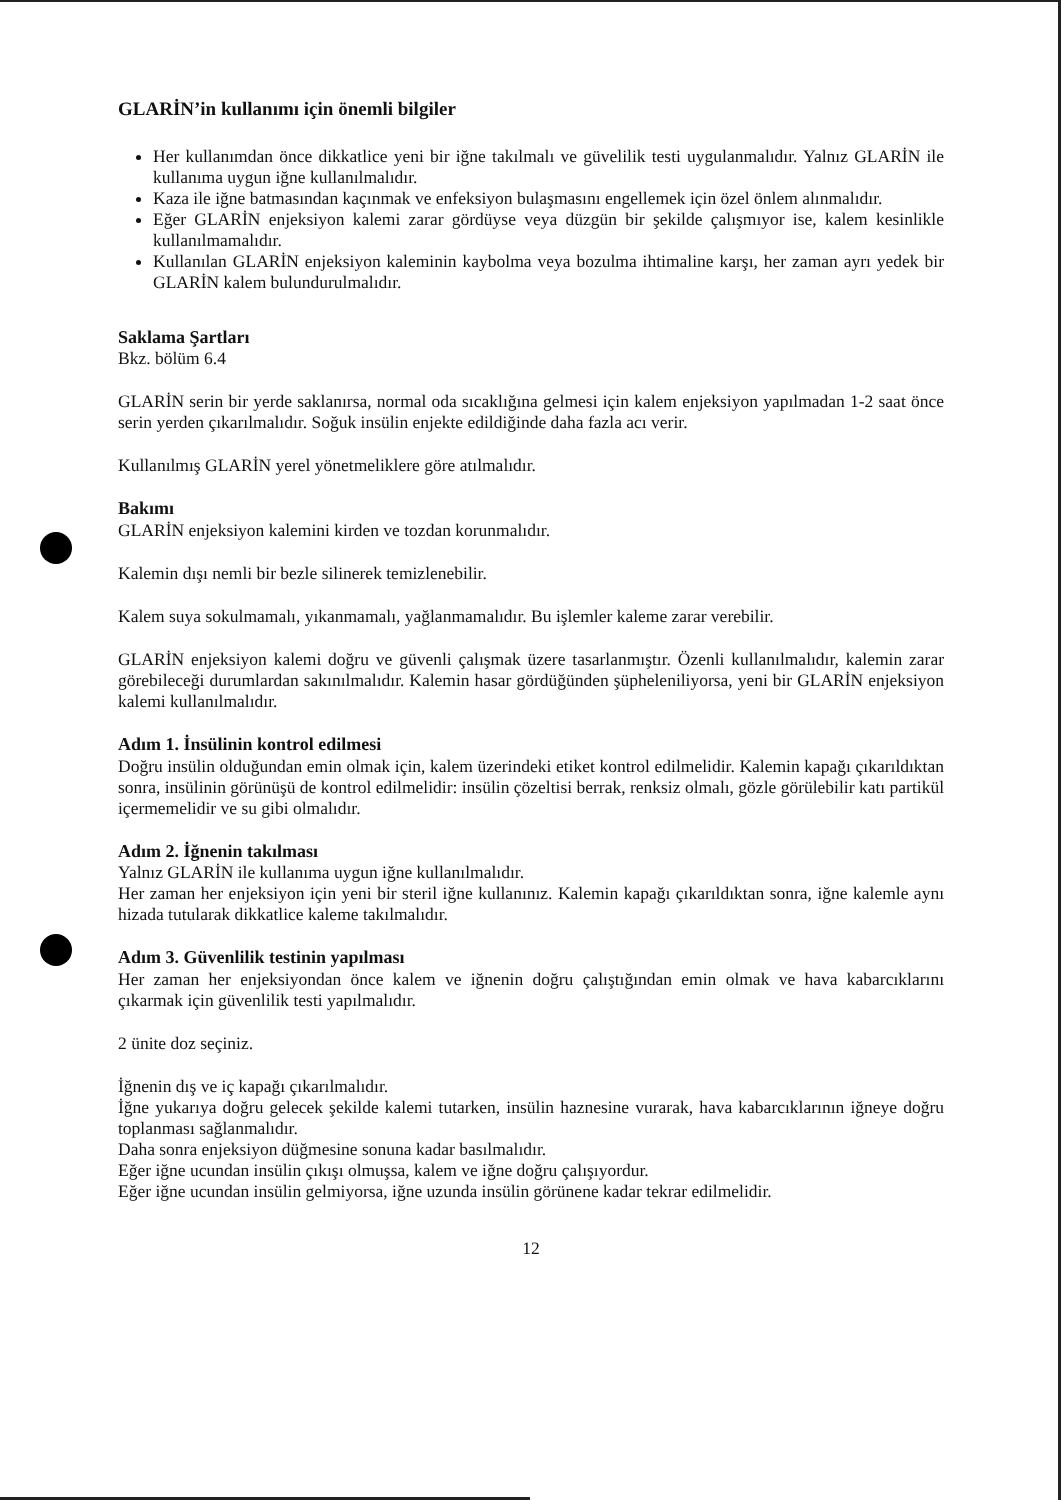GLARİN’in kullanımı için önemli bilgiler
Her kullanımdan önce dikkatlice yeni bir iğne takılmalı ve güvelilik testi uygulanmalıdır. Yalnız GLARİN ile kullanıma uygun iğne kullanılmalıdır.
Kaza ile iğne batmasından kaçınmak ve enfeksiyon bulaşmasını engellemek için özel önlem alınmalıdır.
Eğer GLARİN enjeksiyon kalemi zarar gördüyse veya düzgün bir şekilde çalışmıyor ise, kalem kesinlikle kullanılmamalıdır.
Kullanılan GLARİN enjeksiyon kaleminin kaybolma veya bozulma ihtimaline karşı, her zaman ayrı yedek bir GLARİN kalem bulundurulmalıdır.
Saklama Şartları
Bkz. bölüm 6.4
GLARİN serin bir yerde saklanırsa, normal oda sıcaklığına gelmesi için kalem enjeksiyon yapılmadan 1-2 saat önce serin yerden çıkarılmalıdır. Soğuk insülin enjekte edildiğinde daha fazla acı verir.
Kullanılmış GLARİN yerel yönetmeliklere göre atılmalıdır.
Bakımı
GLARİN enjeksiyon kalemini kirden ve tozdan korunmalıdır.
Kalemin dışı nemli bir bezle silinerek temizlenebilir.
Kalem suya sokulmamalı, yıkanmamalı, yağlanmamalıdır. Bu işlemler kaleme zarar verebilir.
GLARİN enjeksiyon kalemi doğru ve güvenli çalışmak üzere tasarlanmıştır. Özenli kullanılmalıdır, kalemin zarar görebileceği durumlardan sakınılmalıdır. Kalemin hasar gördüğünden şüpheleniliyorsa, yeni bir GLARİN enjeksiyon kalemi kullanılmalıdır.
Adım 1. İnsülinin kontrol edilmesi
Doğru insülin olduğundan emin olmak için, kalem üzerindeki etiket kontrol edilmelidir. Kalemin kapağı çıkarıldıktan sonra, insülinin görünüşü de kontrol edilmelidir: insülin çözeltisi berrak, renksiz olmalı, gözle görülebilir katı partikül içermemelidir ve su gibi olmalıdır.
Adım 2. İğnenin takılması
Yalnız GLARİN ile kullanıma uygun iğne kullanılmalıdır.
Her zaman her enjeksiyon için yeni bir steril iğne kullanınız. Kalemin kapağı çıkarıldıktan sonra, iğne kalemle aynı hizada tutularak dikkatlice kaleme takılmalıdır.
Adım 3. Güvenlilik testinin yapılması
Her zaman her enjeksiyondan önce kalem ve iğnenin doğru çalıştığından emin olmak ve hava kabarcıklarını çıkarmak için güvenlilik testi yapılmalıdır.
2 ünite doz seçiniz.
İğnenin dış ve iç kapağı çıkarılmalıdır.
İğne yukarıya doğru gelecek şekilde kalemi tutarken, insülin haznesine vurarak, hava kabarcıklarının iğneye doğru toplanması sağlanmalıdır.
Daha sonra enjeksiyon düğmesine sonuna kadar basılmalıdır.
Eğer iğne ucundan insülin çıkışı olmuşsa, kalem ve iğne doğru çalışıyordur.
Eğer iğne ucundan insülin gelmiyorsa, iğne uzunda insülin görünene kadar tekrar edilmelidir.
12